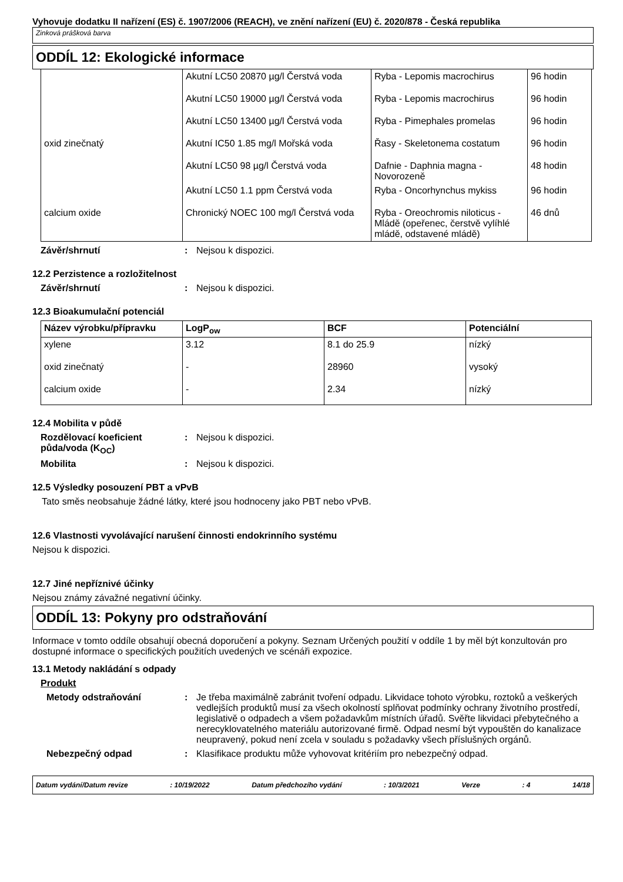Vyhovuje dodatku II nařízení (ES) č. 1907/2006 (REACH), ve znění nařízení (EU) č. 2020/878 - Česká republika
Zinková prášková barva
ODDÍL 12: Ekologické informace
| | Akutní LC50 20870 µg/l Čerstvá voda | Ryba - Lepomis macrochirus | 96 hodin |
| | Akutní LC50 19000 µg/l Čerstvá voda | Ryba - Lepomis macrochirus | 96 hodin |
| | Akutní LC50 13400 µg/l Čerstvá voda | Ryba - Pimephales promelas | 96 hodin |
| oxid zinečnatý | Akutní IC50 1.85 mg/l Mořská voda | Řasy - Skeletonema costatum | 96 hodin |
| | Akutní LC50 98 µg/l Čerstvá voda | Dafnie - Daphnia magna - Novorozeně | 48 hodin |
| | Akutní LC50 1.1 ppm Čerstvá voda | Ryba - Oncorhynchus mykiss | 96 hodin |
| calcium oxide | Chronický NOEC 100 mg/l Čerstvá voda | Ryba - Oreochromis niloticus - Mládě (opeřenec, čerstvě vylíhlé mládě, odstavené mládě) | 46 dnů |
Závěr/shrnutí : Nejsou k dispozici.
12.2 Perzistence a rozložitelnost
Závěr/shrnutí : Nejsou k dispozici.
12.3 Bioakumulační potenciál
| Název výrobku/přípravku | LogP<sub>ow</sub> | BCF | Potenciální |
| --- | --- | --- | --- |
| xylene | 3.12 | 8.1 do 25.9 | nízký |
| oxid zinečnatý | - | 28960 | vysoký |
| calcium oxide | - | 2.34 | nízký |
12.4 Mobilita v půdě
Rozdělovací koeficient půda/voda (K<sub>OC</sub>)
: Nejsou k dispozici.
Mobilita : Nejsou k dispozici.
12.5 Výsledky posouzení PBT a vPvB
Tato směs neobsahuje žádné látky, které jsou hodnoceny jako PBT nebo vPvB.
12.6 Vlastnosti vyvolávající narušení činnosti endokrinního systému
Nejsou k dispozici.
12.7 Jiné nepříznivé účinky
Nejsou známy závažné negativní účinky.
ODDÍL 13: Pokyny pro odstraňování
Informace v tomto oddíle obsahují obecná doporučení a pokyny. Seznam Určených použití v oddíle 1 by měl být konzultován pro dostupné informace o specifických použitích uvedených ve scénáři expozice.
13.1 Metody nakládání s odpady
Produkt
Metody odstraňování : Je třeba maximálně zabránit tvoření odpadu. Likvidace tohoto výrobku, roztoků a veškerých vedlejších produktů musí za všech okolností splňovat podmínky ochrany životního prostředí, legislativě o odpadech a všem požadavkům místních úřadů. Svěřte likvidaci přebytečného a nerecyklovatelného materiálu autorizované firmě. Odpad nesmí být vypouštěn do kanalizace neupravený, pokud není zcela v souladu s požadavky všech příslušných orgánů.
Nebezpečný odpad : Klasifikace produktu může vyhovovat kritériím pro nebezpečný odpad.
Datum vydání/Datum revize: 10/19/2022 Datum předchozího vydání: 10/3/2021 Verze: 4 14/18